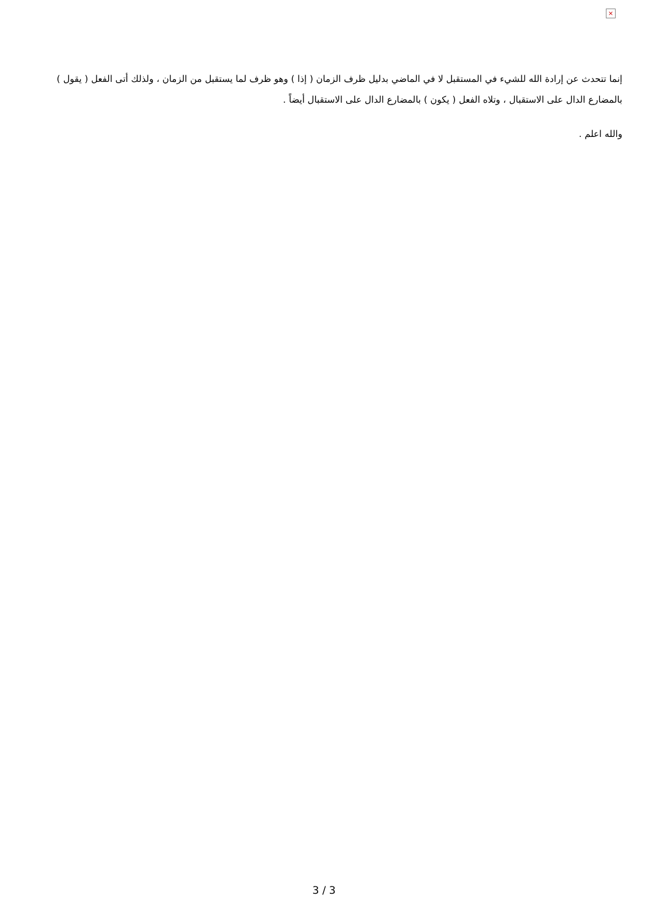×
إنما تتحدث عن إرادة الله للشيء في المستقبل لا في الماضي بدليل ظرف الزمان ( إذا ) وهو ظرف لما يستقبل من الزمان ، ولذلك أتى الفعل ( يقول ) بالمضارع الدال على الاستقبال ، وتلاه الفعل ( يكون ) بالمضارع الدال على الاستقبال أيضاً .
والله اعلم .
3 / 3